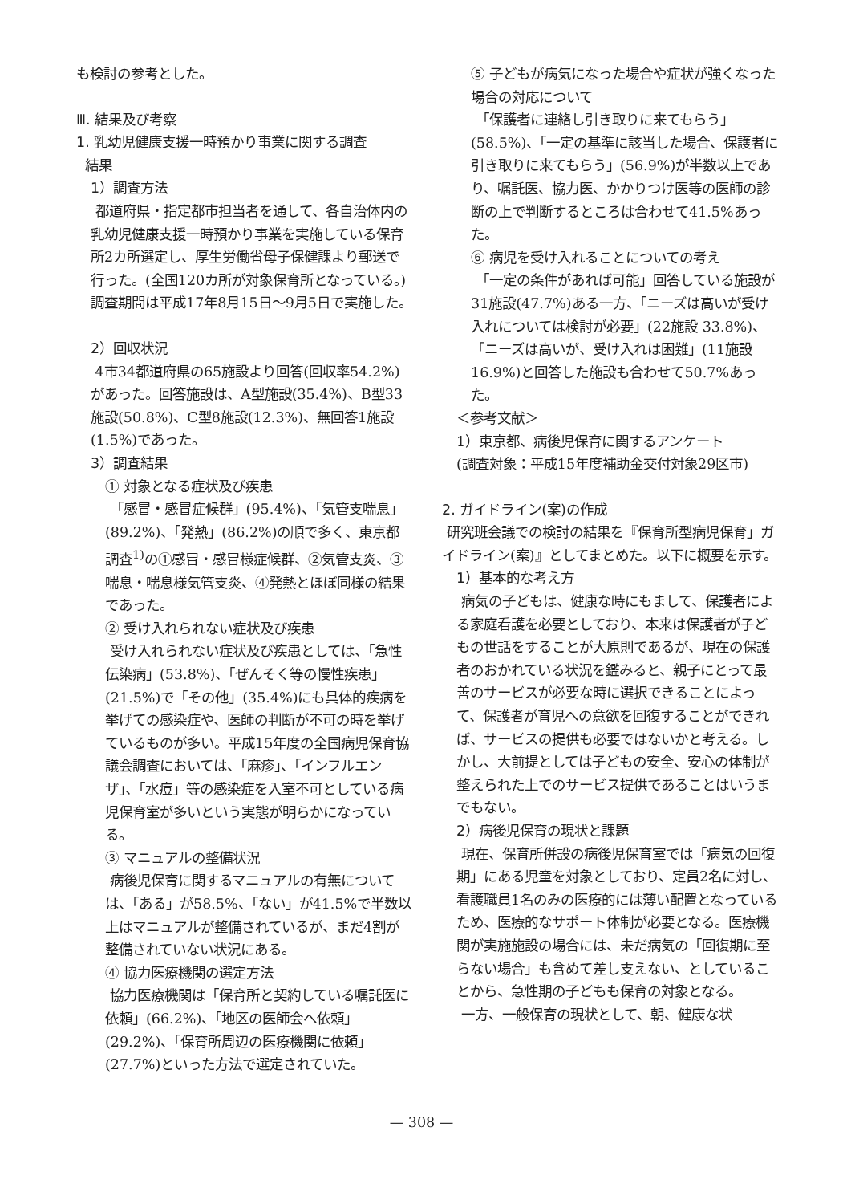も検討の参考とした。
Ⅲ. 結果及び考察
1. 乳幼児健康支援一時預かり事業に関する調査
結果
1）調査方法
都道府県・指定都市担当者を通して、各自治体内の乳幼児健康支援一時預かり事業を実施している保育所2カ所選定し、厚生労働省母子保健課より郵送で行った。(全国120カ所が対象保育所となっている。) 調査期間は平成17年8月15日～9月5日で実施した。
2）回収状況
4市34都道府県の65施設より回答(回収率54.2%)があった。回答施設は、A型施設(35.4%)、B型33施設(50.8%)、C型8施設(12.3%)、無回答1施設(1.5%)であった。
3）調査結果
① 対象となる症状及び疾患
「感冒・感冒症候群」(95.4%)、「気管支喘息」(89.2%)、「発熱」(86.2%)の順で多く、東京都調査<sup>1)</sup>の①感冒・感冒様症候群、②気管支炎、③喘息・喘息様気管支炎、④発熱とほぼ同様の結果であった。
② 受け入れられない症状及び疾患
受け入れられない症状及び疾患としては、「急性伝染病」(53.8%)、「ぜんそく等の慢性疾患」(21.5%)で「その他」(35.4%)にも具体的疾病を挙げての感染症や、医師の判断が不可の時を挙げているものが多い。平成15年度の全国病児保育協議会調査においては、「麻疹」、「インフルエンザ」、「水痘」等の感染症を入室不可としている病児保育室が多いという実態が明らかになっている。
③ マニュアルの整備状況
病後児保育に関するマニュアルの有無については、「ある」が58.5%、「ない」が41.5%で半数以上はマニュアルが整備されているが、まだ4割が整備されていない状況にある。
④ 協力医療機関の選定方法
協力医療機関は「保育所と契約している嘱託医に依頼」(66.2%)、「地区の医師会へ依頼」(29.2%)、「保育所周辺の医療機関に依頼」(27.7%)といった方法で選定されていた。
⑤ 子どもが病気になった場合や症状が強くなった場合の対応について
「保護者に連絡し引き取りに来てもらう」(58.5%)、「一定の基準に該当した場合、保護者に引き取りに来てもらう」(56.9%)が半数以上であり、嘱託医、協力医、かかりつけ医等の医師の診断の上で判断するところは合わせて41.5%あった。
⑥ 病児を受け入れることについての考え
「一定の条件があれば可能」回答している施設が31施設(47.7%)ある一方、「ニーズは高いが受け入れについては検討が必要」(22施設 33.8%)、「ニーズは高いが、受け入れは困難」(11施設 16.9%)と回答した施設も合わせて50.7%あった。
＜参考文献＞
1）東京都、病後児保育に関するアンケート
(調査対象：平成15年度補助金交付対象29区市)
2. ガイドライン(案)の作成
研究班会議での検討の結果を『保育所型病児保育」ガイドライン(案)』としてまとめた。以下に概要を示す。
1）基本的な考え方
病気の子どもは、健康な時にもまして、保護者による家庭看護を必要としており、本来は保護者が子どもの世話をすることが大原則であるが、現在の保護者のおかれている状況を鑑みると、親子にとって最善のサービスが必要な時に選択できることによって、保護者が育児への意欲を回復することができれば、サービスの提供も必要ではないかと考える。しかし、大前提としては子どもの安全、安心の体制が整えられた上でのサービス提供であることはいうまでもない。
2）病後児保育の現状と課題
現在、保育所併設の病後児保育室では「病気の回復期」にある児童を対象としており、定員2名に対し、看護職員1名のみの医療的には薄い配置となっているため、医療的なサポート体制が必要となる。医療機関が実施施設の場合には、未だ病気の「回復期に至らない場合」も含めて差し支えない、としていることから、急性期の子どもも保育の対象となる。
一方、一般保育の現状として、朝、健康な状
— 308 —